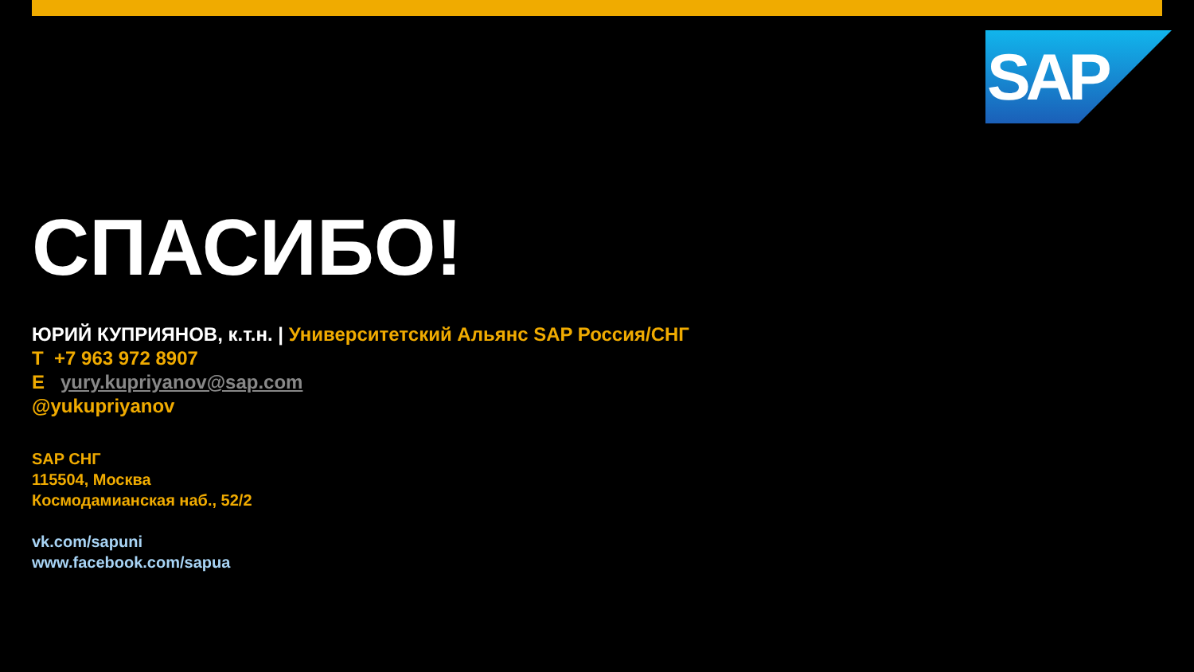SAP
СПАСИБО!
ЮРИЙ КУПРИЯНОВ, к.т.н. | Университетский Альянс SAP Россия/СНГ
T +7 963 972 8907
E yury.kupriyanov@sap.com
@yukupriyanov
SAP СНГ
115504, Москва
Космодамианская наб., 52/2
vk.com/sapuni
www.facebook.com/sapua